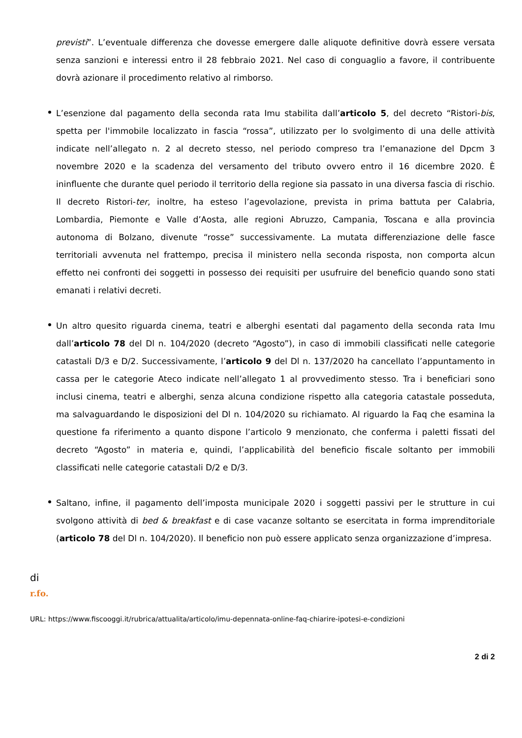previsti”. L’eventuale differenza che dovesse emergere dalle aliquote definitive dovrà essere versata senza sanzioni e interessi entro il 28 febbraio 2021. Nel caso di conguaglio a favore, il contribuente dovrà azionare il procedimento relativo al rimborso.
L’esenzione dal pagamento della seconda rata Imu stabilita dall’articolo 5, del decreto “Ristori-bis, spetta per l'immobile localizzato in fascia “rossa”, utilizzato per lo svolgimento di una delle attività indicate nell’allegato n. 2 al decreto stesso, nel periodo compreso tra l’emanazione del Dpcm 3 novembre 2020 e la scadenza del versamento del tributo ovvero entro il 16 dicembre 2020. È ininfluente che durante quel periodo il territorio della regione sia passato in una diversa fascia di rischio. Il decreto Ristori-ter, inoltre, ha esteso l’agevolazione, prevista in prima battuta per Calabria, Lombardia, Piemonte e Valle d’Aosta, alle regioni Abruzzo, Campania, Toscana e alla provincia autonoma di Bolzano, divenute “rosse” successivamente. La mutata differenziazione delle fasce territoriali avvenuta nel frattempo, precisa il ministero nella seconda risposta, non comporta alcun effetto nei confronti dei soggetti in possesso dei requisiti per usufruire del beneficio quando sono stati emanati i relativi decreti.
Un altro quesito riguarda cinema, teatri e alberghi esentati dal pagamento della seconda rata Imu dall’articolo 78 del Dl n. 104/2020 (decreto “Agosto”), in caso di immobili classificati nelle categorie catastali D/3 e D/2. Successivamente, l’articolo 9 del Dl n. 137/2020 ha cancellato l’appuntamento in cassa per le categorie Ateco indicate nell’allegato 1 al provvedimento stesso. Tra i beneficiari sono inclusi cinema, teatri e alberghi, senza alcuna condizione rispetto alla categoria catastale posseduta, ma salvaguardando le disposizioni del Dl n. 104/2020 su richiamato. Al riguardo la Faq che esamina la questione fa riferimento a quanto dispone l’articolo 9 menzionato, che conferma i paletti fissati del decreto “Agosto” in materia e, quindi, l’applicabilità del beneficio fiscale soltanto per immobili classificati nelle categorie catastali D/2 e D/3.
Saltano, infine, il pagamento dell’imposta municipale 2020 i soggetti passivi per le strutture in cui svolgono attività di bed & breakfast e di case vacanze soltanto se esercitata in forma imprenditoriale (articolo 78 del Dl n. 104/2020). Il beneficio non può essere applicato senza organizzazione d’impresa.
di
r.fo.
URL: https://www.fiscooggi.it/rubrica/attualita/articolo/imu-depennata-online-faq-chiarire-ipotesi-e-condizioni
2 di 2